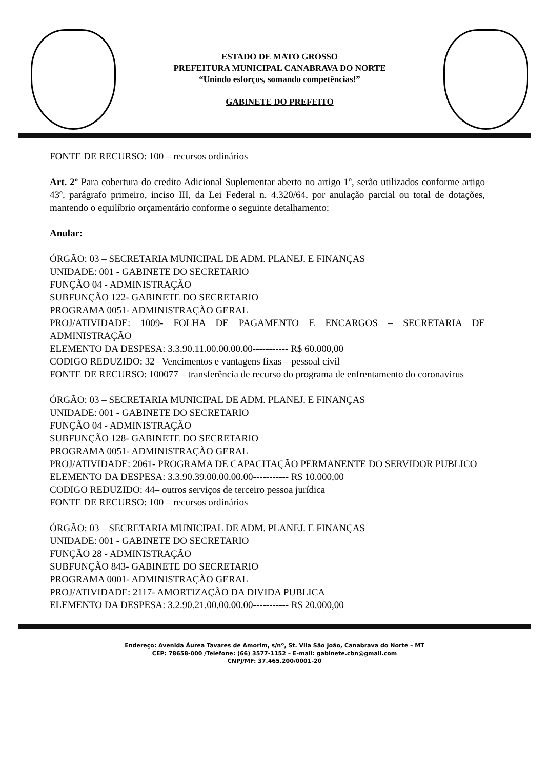ESTADO DE MATO GROSSO
PREFEITURA MUNICIPAL CANABRAVA DO NORTE
“Unindo esforços, somando competências!”
GABINETE DO PREFEITO
FONTE DE RECURSO: 100 – recursos ordinários
Art. 2º Para cobertura do credito Adicional Suplementar aberto no artigo 1º, serão utilizados conforme artigo 43º, parágrafo primeiro, inciso III, da Lei Federal n. 4.320/64, por anulação parcial ou total de dotações, mantendo o equilíbrio orçamentário conforme o seguinte detalhamento:
Anular:
ÓRGÃO: 03 – SECRETARIA MUNICIPAL DE ADM. PLANEJ. E FINANÇAS
UNIDADE: 001 - GABINETE DO SECRETARIO
FUNÇÃO 04 - ADMINISTRAÇÃO
SUBFUNÇÃO 122- GABINETE DO SECRETARIO
PROGRAMA 0051- ADMINISTRAÇÃO GERAL
PROJ/ATIVIDADE: 1009- FOLHA DE PAGAMENTO E ENCARGOS – SECRETARIA DE ADMINISTRAÇÃO
ELEMENTO DA DESPESA: 3.3.90.11.00.00.00.00----------- R$ 60.000,00
CODIGO REDUZIDO: 32– Vencimentos e vantagens fixas – pessoal civil
FONTE DE RECURSO: 100077 – transferência de recurso do programa de enfrentamento do coronavirus
ÓRGÃO: 03 – SECRETARIA MUNICIPAL DE ADM. PLANEJ. E FINANÇAS
UNIDADE: 001 - GABINETE DO SECRETARIO
FUNÇÃO 04 - ADMINISTRAÇÃO
SUBFUNÇÃO 128- GABINETE DO SECRETARIO
PROGRAMA 0051- ADMINISTRAÇÃO GERAL
PROJ/ATIVIDADE: 2061- PROGRAMA DE CAPACITAÇÃO PERMANENTE DO SERVIDOR PUBLICO
ELEMENTO DA DESPESA: 3.3.90.39.00.00.00.00----------- R$ 10.000,00
CODIGO REDUZIDO: 44– outros serviços de terceiro pessoa jurídica
FONTE DE RECURSO: 100 – recursos ordinários
ÓRGÃO: 03 – SECRETARIA MUNICIPAL DE ADM. PLANEJ. E FINANÇAS
UNIDADE: 001 - GABINETE DO SECRETARIO
FUNÇÃO 28 - ADMINISTRAÇÃO
SUBFUNÇÃO 843- GABINETE DO SECRETARIO
PROGRAMA 0001- ADMINISTRAÇÃO GERAL
PROJ/ATIVIDADE: 2117- AMORTIZAÇÃO DA DIVIDA PUBLICA
ELEMENTO DA DESPESA: 3.2.90.21.00.00.00.00----------- R$ 20.000,00
Endereço: Avenida Áurea Tavares de Amorim, s/nº, St. Vila São João, Canabrava do Norte – MT
CEP: 78658-000 /Telefone: (66) 3577-1152 – E-mail: gabinete.cbn@gmail.com
CNPJ/MF: 37.465.200/0001-20